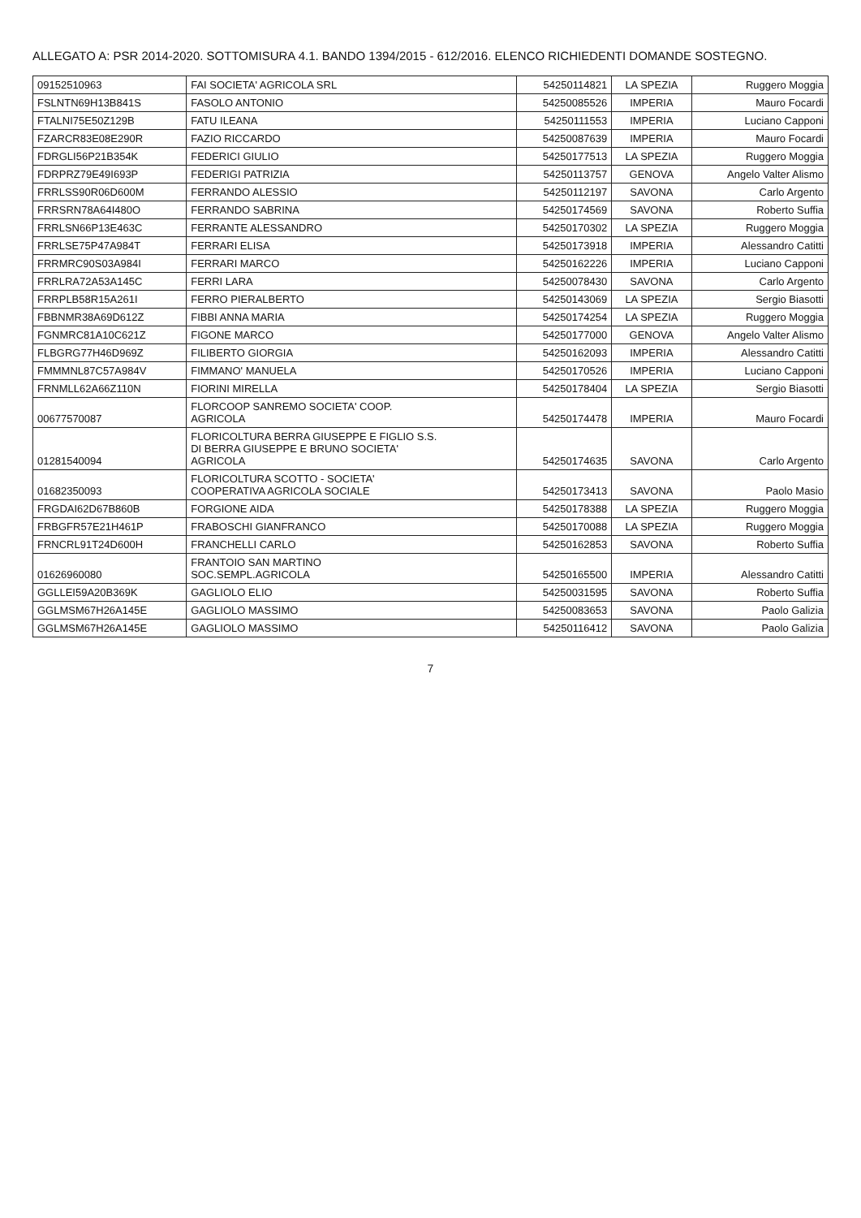ALLEGATO A: PSR 2014-2020. SOTTOMISURA 4.1. BANDO 1394/2015 - 612/2016. ELENCO RICHIEDENTI DOMANDE SOSTEGNO.
| 09152510963 | FAI SOCIETA' AGRICOLA SRL | 54250114821 | LA SPEZIA | Ruggero Moggia |
| FSLNTN69H13B841S | FASOLO ANTONIO | 54250085526 | IMPERIA | Mauro Focardi |
| FTALNI75E50Z129B | FATU ILEANA | 54250111553 | IMPERIA | Luciano Capponi |
| FZARCR83E08E290R | FAZIO RICCARDO | 54250087639 | IMPERIA | Mauro Focardi |
| FDRGLI56P21B354K | FEDERICI GIULIO | 54250177513 | LA SPEZIA | Ruggero Moggia |
| FDRPRZ79E49I693P | FEDERIGI PATRIZIA | 54250113757 | GENOVA | Angelo Valter Alismo |
| FRRLSS90R06D600M | FERRANDO ALESSIO | 54250112197 | SAVONA | Carlo Argento |
| FRRSRN78A64I480O | FERRANDO SABRINA | 54250174569 | SAVONA | Roberto Suffia |
| FRRLSN66P13E463C | FERRANTE ALESSANDRO | 54250170302 | LA SPEZIA | Ruggero Moggia |
| FRRLSE75P47A984T | FERRARI ELISA | 54250173918 | IMPERIA | Alessandro Catitti |
| FRRMRC90S03A984I | FERRARI MARCO | 54250162226 | IMPERIA | Luciano Capponi |
| FRRLRA72A53A145C | FERRI LARA | 54250078430 | SAVONA | Carlo Argento |
| FRRPLB58R15A261I | FERRO PIERALBERTO | 54250143069 | LA SPEZIA | Sergio Biasotti |
| FBBNMR38A69D612Z | FIBBI ANNA MARIA | 54250174254 | LA SPEZIA | Ruggero Moggia |
| FGNMRC81A10C621Z | FIGONE MARCO | 54250177000 | GENOVA | Angelo Valter Alismo |
| FLBGRG77H46D969Z | FILIBERTO GIORGIA | 54250162093 | IMPERIA | Alessandro Catitti |
| FMMMNL87C57A984V | FIMMANO' MANUELA | 54250170526 | IMPERIA | Luciano Capponi |
| FRNMLL62A66Z110N | FIORINI MIRELLA | 54250178404 | LA SPEZIA | Sergio Biasotti |
| 00677570087 | FLORCOOP SANREMO SOCIETA' COOP. AGRICOLA | 54250174478 | IMPERIA | Mauro Focardi |
| 01281540094 | FLORICOLTURA BERRA GIUSEPPE E FIGLIO S.S. DI BERRA GIUSEPPE E BRUNO SOCIETA' AGRICOLA | 54250174635 | SAVONA | Carlo Argento |
| 01682350093 | FLORICOLTURA SCOTTO - SOCIETA' COOPERATIVA AGRICOLA SOCIALE | 54250173413 | SAVONA | Paolo Masio |
| FRGDAI62D67B860B | FORGIONE AIDA | 54250178388 | LA SPEZIA | Ruggero Moggia |
| FRBGFR57E21H461P | FRABOSCHI GIANFRANCO | 54250170088 | LA SPEZIA | Ruggero Moggia |
| FRNCRL91T24D600H | FRANCHELLI CARLO | 54250162853 | SAVONA | Roberto Suffia |
| 01626960080 | FRANTOIO SAN MARTINO SOC.SEMPL.AGRICOLA | 54250165500 | IMPERIA | Alessandro Catitti |
| GGLLEI59A20B369K | GAGLIOLO ELIO | 54250031595 | SAVONA | Roberto Suffia |
| GGLMSM67H26A145E | GAGLIOLO MASSIMO | 54250083653 | SAVONA | Paolo Galizia |
| GGLMSM67H26A145E | GAGLIOLO MASSIMO | 54250116412 | SAVONA | Paolo Galizia |
7